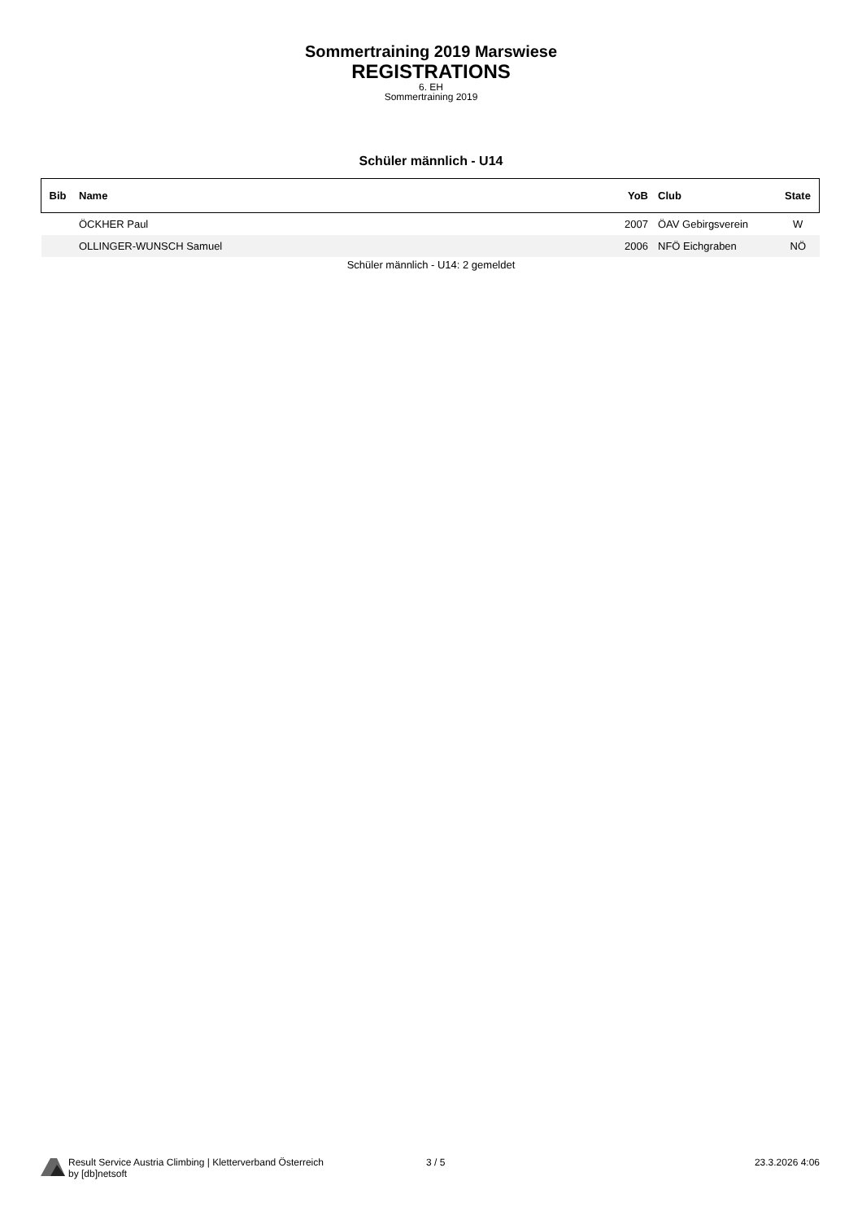Sommertraining 2019 Marswiese
REGISTRATIONS
6. EH
Sommertraining 2019
Schüler männlich - U14
| Bib | Name | YoB | Club | State |
| --- | --- | --- | --- | --- |
| | ÖCKHER Paul | 2007 | ÖAV Gebirgsverein | W |
| | OLLINGER-WUNSCH Samuel | 2006 | NFÖ Eichgraben | NÖ |
Schüler männlich - U14: 2 gemeldet
Result Service Austria Climbing | Kletterverband Österreich
by [db]netsoft
3 / 5 23.3.2026 4:06